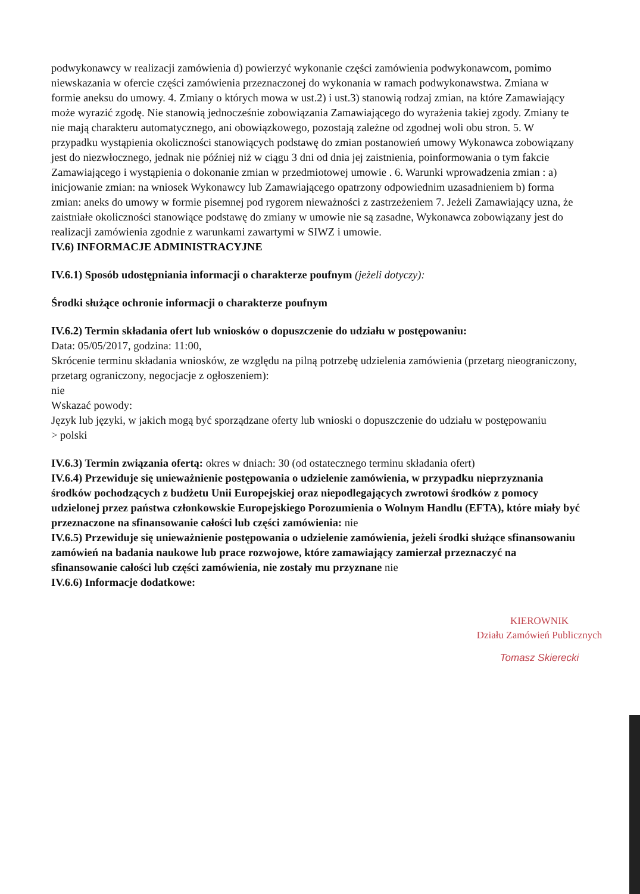podwykonawcy w realizacji zamówienia d) powierzyć wykonanie części zamówienia podwykonawcom, pomimo niewskazania w ofercie części zamówienia przeznaczonej do wykonania w ramach podwykonawstwa. Zmiana w formie aneksu do umowy. 4. Zmiany o których mowa w ust.2) i ust.3) stanowią rodzaj zmian, na które Zamawiający może wyrazić zgodę. Nie stanowią jednocześnie zobowiązania Zamawiającego do wyrażenia takiej zgody. Zmiany te nie mają charakteru automatycznego, ani obowiązkowego, pozostają zależne od zgodnej woli obu stron. 5. W przypadku wystąpienia okoliczności stanowiących podstawę do zmian postanowień umowy Wykonawca zobowiązany jest do niezwłocznego, jednak nie później niż w ciągu 3 dni od dnia jej zaistnienia, poinformowania o tym fakcie Zamawiającego i wystąpienia o dokonanie zmian w przedmiotowej umowie . 6. Warunki wprowadzenia zmian : a) inicjowanie zmian: na wniosek Wykonawcy lub Zamawiającego opatrzony odpowiednim uzasadnieniem b) forma zmian: aneks do umowy w formie pisemnej pod rygorem nieważności z zastrzeżeniem 7. Jeżeli Zamawiający uzna, że zaistniałe okoliczności stanowiące podstawę do zmiany w umowie nie są zasadne, Wykonawca zobowiązany jest do realizacji zamówienia zgodnie z warunkami zawartymi w SIWZ i umowie.
IV.6) INFORMACJE ADMINISTRACYJNE
IV.6.1) Sposób udostępniania informacji o charakterze poufnym (jeżeli dotyczy):
Środki służące ochronie informacji o charakterze poufnym
IV.6.2) Termin składania ofert lub wniosków o dopuszczenie do udziału w postępowaniu:
Data: 05/05/2017, godzina: 11:00,
Skrócenie terminu składania wniosków, ze względu na pilną potrzebę udzielenia zamówienia (przetarg nieograniczony, przetarg ograniczony, negocjacje z ogłoszeniem):
nie
Wskazać powody:
Język lub języki, w jakich mogą być sporządzane oferty lub wnioski o dopuszczenie do udziału w postępowaniu
> polski
IV.6.3) Termin związania ofertą: okres w dniach: 30 (od ostatecznego terminu składania ofert)
IV.6.4) Przewiduje się unieważnienie postępowania o udzielenie zamówienia, w przypadku nieprzyznania środków pochodzących z budżetu Unii Europejskiej oraz niepodlegających zwrotowi środków z pomocy udzielonej przez państwa członkowskie Europejskiego Porozumienia o Wolnym Handlu (EFTA), które miały być przeznaczone na sfinansowanie całości lub części zamówienia: nie
IV.6.5) Przewiduje się unieważnienie postępowania o udzielenie zamówienia, jeżeli środki służące sfinansowaniu zamówień na badania naukowe lub prace rozwojowe, które zamawiający zamierzał przeznaczyć na sfinansowanie całości lub części zamówienia, nie zostały mu przyznane nie
IV.6.6) Informacje dodatkowe:
KIEROWNIK
Działu Zamówień Publicznych
Tomasz Skierecki